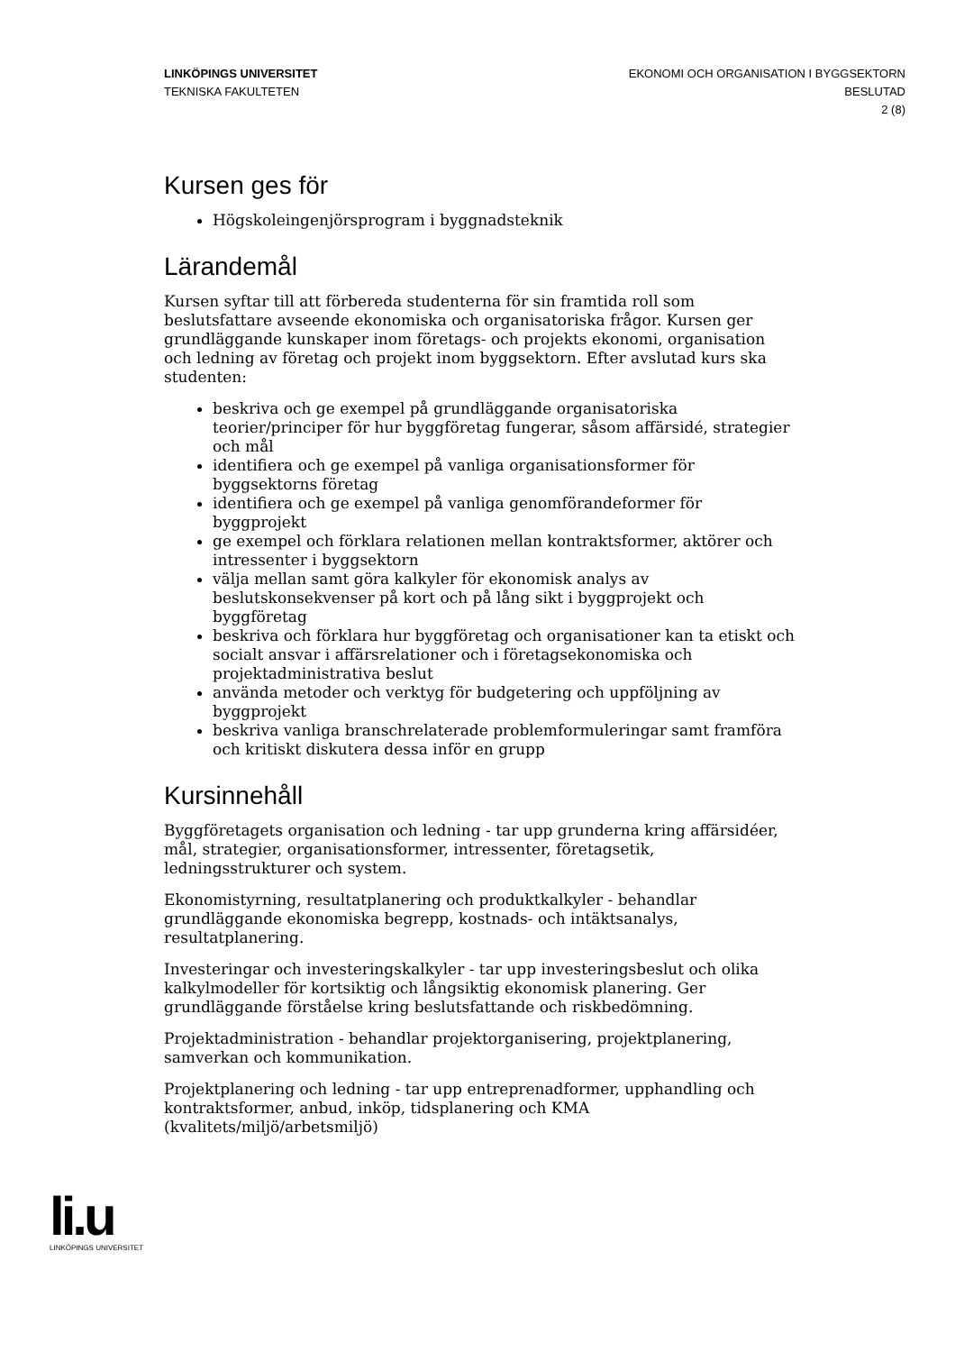LINKÖPINGS UNIVERSITET
TEKNISKA FAKULTETEN
EKONOMI OCH ORGANISATION I BYGGSEKTORN
BESLUTAD
2 (8)
Kursen ges för
Högskoleingenjörsprogram i byggnadsteknik
Lärandemål
Kursen syftar till att förbereda studenterna för sin framtida roll som beslutsfattare avseende ekonomiska och organisatoriska frågor. Kursen ger grundläggande kunskaper inom företags- och projekts ekonomi, organisation och ledning av företag och projekt inom byggsektorn. Efter avslutad kurs ska studenten:
beskriva och ge exempel på grundläggande organisatoriska teorier/principer för hur byggföretag fungerar, såsom affärsidé, strategier och mål
identifiera och ge exempel på vanliga organisationsformer för byggsektorns företag
identifiera och ge exempel på vanliga genomförandeformer för byggprojekt
ge exempel och förklara relationen mellan kontraktsformer, aktörer och intressenter i byggsektorn
välja mellan samt göra kalkyler för ekonomisk analys av beslutskonsekvenser på kort och på lång sikt i byggprojekt och byggföretag
beskriva och förklara hur byggföretag och organisationer kan ta etiskt och socialt ansvar i affärsrelationer och i företagsekonomiska och projektadministrativa beslut
använda metoder och verktyg för budgetering och uppföljning av byggprojekt
beskriva vanliga branschrelaterade problemformuleringar samt framföra och kritiskt diskutera dessa inför en grupp
Kursinnehåll
Byggföretagets organisation och ledning - tar upp grunderna kring affärsidéer, mål, strategier, organisationsformer, intressenter, företagsetik, ledningsstrukturer och system.
Ekonomistyrning, resultatplanering och produktkalkyler - behandlar grundläggande ekonomiska begrepp, kostnads- och intäktsanalys, resultatplanering.
Investeringar och investeringskalkyler - tar upp investeringsbeslut och olika kalkylmodeller för kortsiktig och långsiktig ekonomisk planering. Ger grundläggande förståelse kring beslutsfattande och riskbedömning.
Projektadministration - behandlar projektorganisering, projektplanering, samverkan och kommunikation.
Projektplanering och ledning - tar upp entreprenadformer, upphandling och kontraktsformer, anbud, inköp, tidsplanering och KMA (kvalitets/miljö/arbetsmiljö)
li.u
LINKÖPINGS UNIVERSITET